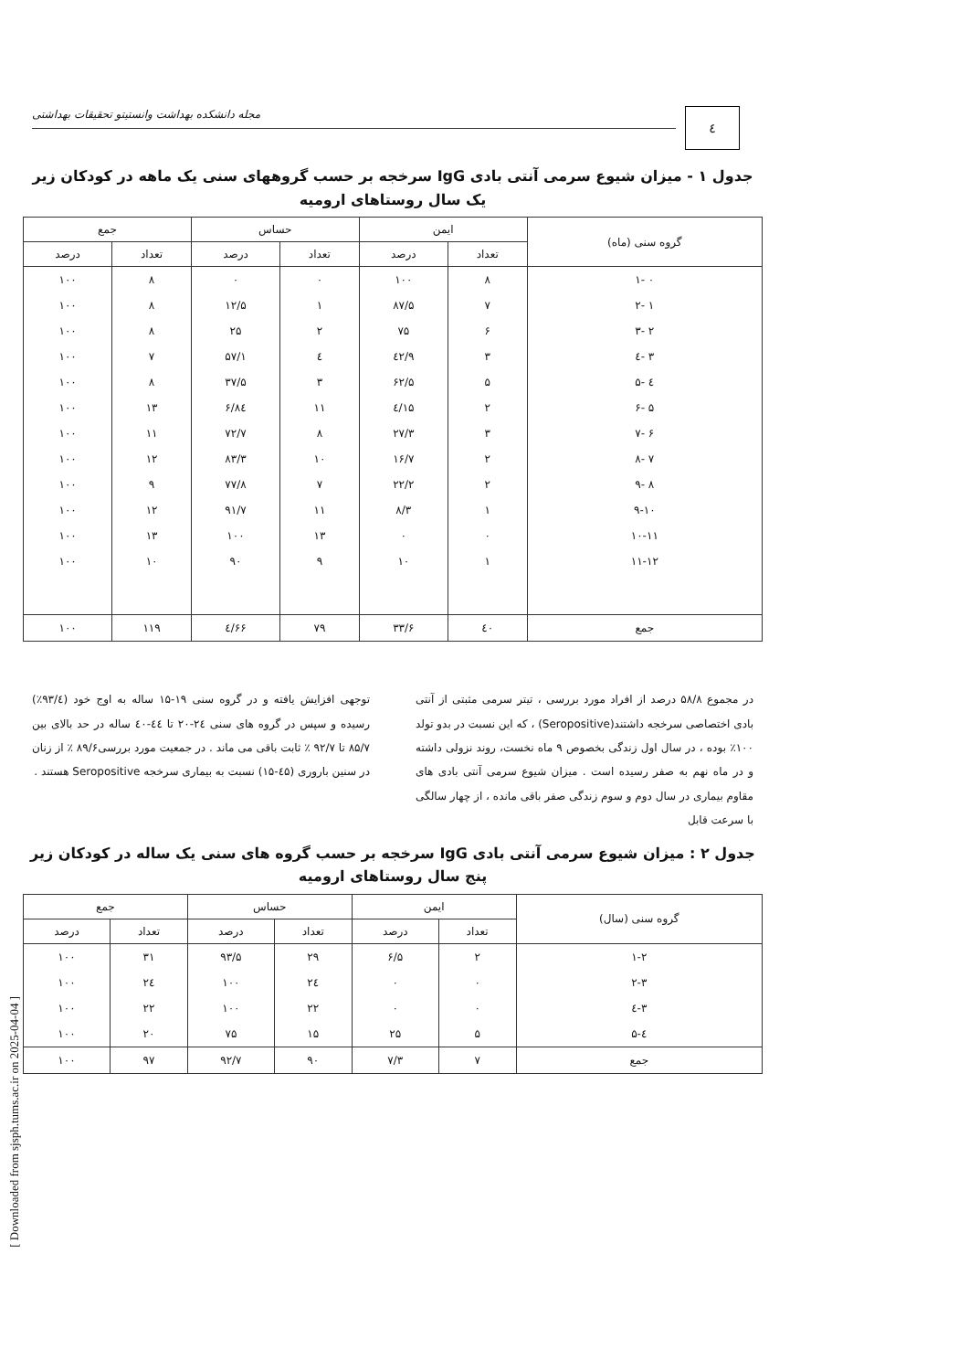٤
مجله دانشکده بهداشت وانستیتو تحقیقات بهداشتی
جدول ۱ - میزان شیوع سرمی آنتی بادی IgG سرخجه بر حسب گروههای سنی یک ماهه در کودکان زیر یک سال روستاهای ارومیه
| گروه سنی (ماه) | ایمن | | حساس | | جمع | |
| --- | --- | --- | --- | --- | --- | --- |
| | تعداد | درصد | تعداد | درصد | تعداد | درصد |
| ۰ -۱ | ۸ | ۱۰۰ | ۰ | ۰ | ۸ | ۱۰۰ |
| ۱ -۲ | ۷ | ۸۷/۵ | ۱ | ۱۲/۵ | ۸ | ۱۰۰ |
| ۲ -۳ | ۶ | ۷۵ | ۲ | ۲۵ | ۸ | ۱۰۰ |
| ۳ -٤ | ۳ | ٤۲/۹ | ٤ | ۵۷/۱ | ۷ | ۱۰۰ |
| ٤ -۵ | ۵ | ۶۲/۵ | ۳ | ۳۷/۵ | ۸ | ۱۰۰ |
| ۵ -۶ | ۲ | ۱۵/٤ | ۱۱ | ۸٤/۶ | ۱۳ | ۱۰۰ |
| ۶ -۷ | ۳ | ۲۷/۳ | ۸ | ۷۲/۷ | ۱۱ | ۱۰۰ |
| ۷ -۸ | ۲ | ۱۶/۷ | ۱۰ | ۸۳/۳ | ۱۲ | ۱۰۰ |
| ۸ -۹ | ۲ | ۲۲/۲ | ۷ | ۷۷/۸ | ۹ | ۱۰۰ |
| ۹-۱۰ | ۱ | ۸/۳ | ۱۱ | ۹۱/۷ | ۱۲ | ۱۰۰ |
| ۱۰-۱۱ | ۰ | ۰ | ۱۳ | ۱۰۰ | ۱۳ | ۱۰۰ |
| ۱۱-۱۲ | ۱ | ۱۰ | ۹ | ۹۰ | ۱۰ | ۱۰۰ |
| جمع | ٤۰ | ۳۳/۶ | ۷۹ | ۶۶/٤ | ۱۱۹ | ۱۰۰ |
در مجموع ۵۸/۸ درصد از افراد مورد بررسی ، تیتر سرمی مثبتی از آنتی بادی اختصاصی سرخجه داشتند(Seropositive) ، که این نسبت در بدو تولد ۱۰۰٪ بوده ، در سال اول زندگی بخصوص ۹ ماه نخست، روند نزولی داشته و در ماه نهم به صفر رسیده است . میزان شیوع سرمی آنتی بادی های مقاوم بیماری در سال دوم و سوم زندگی صفر باقی مانده ، از چهار سالگی با سرعت قابل
توجهی افزایش یافته و در گروه سنی ۱۹-۱۵ ساله به اوج خود (۹۳/٤٪) رسیده و سپس در گروه های سنی ۲٤-۲۰ تا ٤٤-٤۰ ساله در حد بالای بین ۸۵/۷ تا ۹۲/۷ ٪ ثابت باقی می ماند . در جمعیت مورد بررسی۸۹/۶ ٪ از زنان در سنین باروری (٤۵-۱۵) نسبت به بیماری سرخجه Seropositive هستند .
جدول ۲ : میزان شیوع سرمی آنتی بادی IgG سرخجه بر حسب گروه های سنی یک ساله در کودکان زیر پنج سال روستاهای ارومیه
| گروه سنی (سال) | ایمن | | حساس | | جمع | |
| --- | --- | --- | --- | --- | --- | --- |
| | تعداد | درصد | تعداد | درصد | تعداد | درصد |
| ۱-۲ | ۲ | ۶/۵ | ۲۹ | ۹۳/۵ | ۳۱ | ۱۰۰ |
| ۲-۳ | ۰ | ۰ | ۲٤ | ۱۰۰ | ۲٤ | ۱۰۰ |
| ۳-٤ | ۰ | ۰ | ۲۲ | ۱۰۰ | ۲۲ | ۱۰۰ |
| ٤-۵ | ۵ | ۲۵ | ۱۵ | ۷۵ | ۲۰ | ۱۰۰ |
| جمع | ۷ | ۷/۳ | ۹۰ | ۹۲/۷ | ۹۷ | ۱۰۰ |
[ Downloaded from sjsph.tums.ac.ir on 2025-04-04 ]